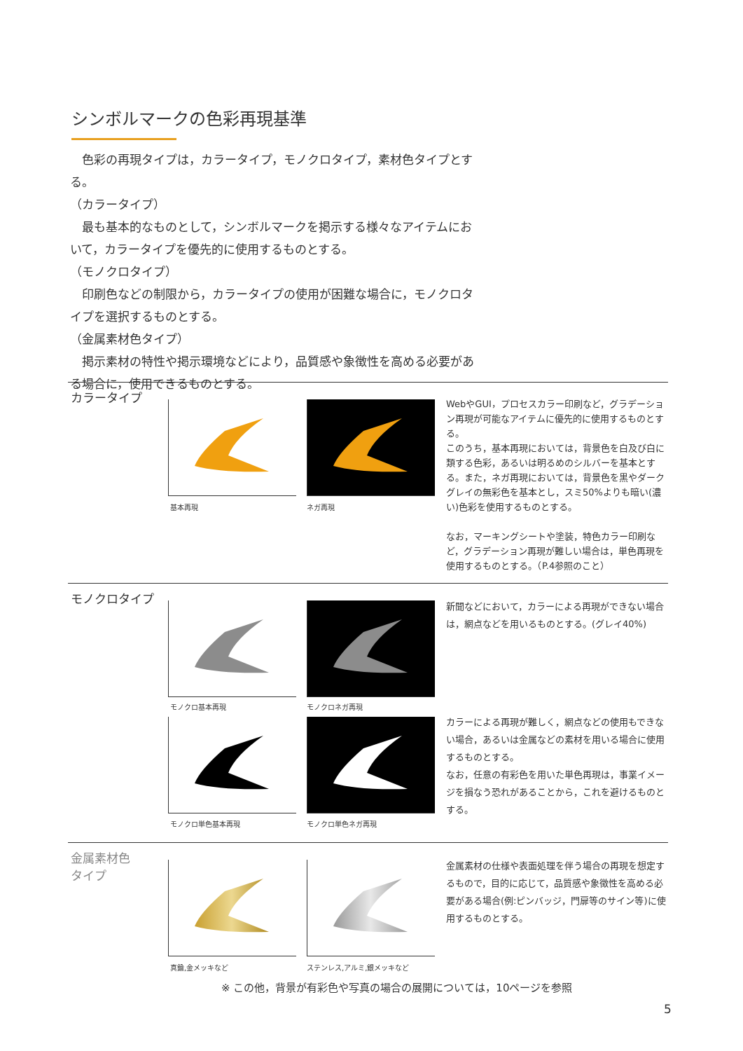シンボルマークの色彩再現基準
　色彩の再現タイプは，カラータイプ，モノクロタイプ，素材色タイプとする。
（カラータイプ）
　最も基本的なものとして，シンボルマークを掲示する様々なアイテムにおいて，カラータイプを優先的に使用するものとする。
（モノクロタイプ）
　印刷色などの制限から，カラータイプの使用が困難な場合に，モノクロタイプを選択するものとする。
（金属素材色タイプ）
　掲示素材の特性や掲示環境などにより，品質感や象徴性を高める必要がある場合に，使用できるものとする。
カラータイプ
基本再現 ネガ再現
WebやGUI，プロセスカラー印刷など，グラデーション再現が可能なアイテムに優先的に使用するものとする。
このうち，基本再現においては，背景色を白及び白に類する色彩，あるいは明るめのシルバーを基本とする。また，ネガ再現においては，背景色を黒やダークグレイの無彩色を基本とし，スミ50%よりも暗い(濃い)色彩を使用するものとする。
なお，マーキングシートや塗装，特色カラー印刷など，グラデーション再現が難しい場合は，単色再現を使用するものとする。（P.4参照のこと）
モノクロタイプ
モノクロ基本再現 モノクロネガ再現
新聞などにおいて，カラーによる再現ができない場合は，網点などを用いるものとする。(グレイ40%)
モノクロ単色基本再現 モノクロ単色ネガ再現
カラーによる再現が難しく，網点などの使用もできない場合，あるいは金属などの素材を用いる場合に使用するものとする。
なお，任意の有彩色を用いた単色再現は，事業イメージを損なう恐れがあることから，これを避けるものとする。
金属素材色
タイプ
真鍮,金メッキなど ステンレス,アルミ,銀メッキなど
金属素材の仕様や表面処理を伴う場合の再現を想定するもので，目的に応じて，品質感や象徴性を高める必要がある場合(例:ピンバッジ，門扉等のサイン等)に使用するものとする。
※ この他，背景が有彩色や写真の場合の展開については，10ページを参照
5